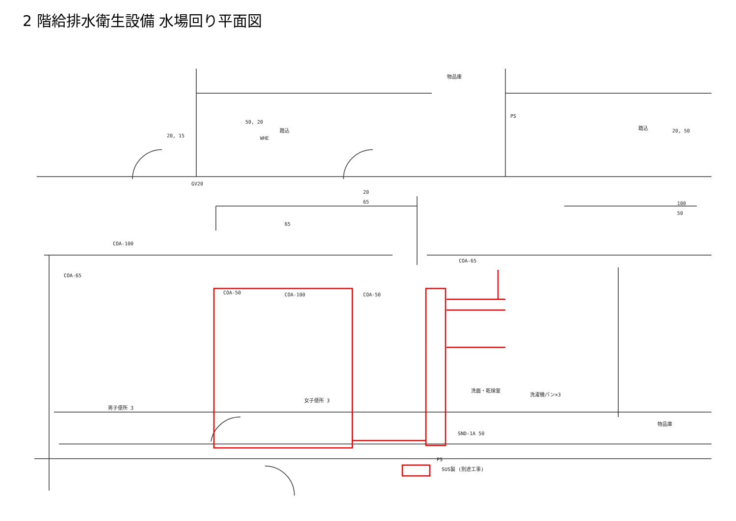2 階給排水衛生設備 水場回り平面図
物品庫
PS
踏込
踏込
WHE
COA-100
COA-65
COA-50
COA-100
COA-50
COA-65
男子便所 3
女子便所 3
洗面・乾燥室
洗濯機パン×3
物品庫
SND-1A 50
PS
SUS製 (別途工事)
GV20
20, 15
50, 20
20
65
65
20, 50
100
50